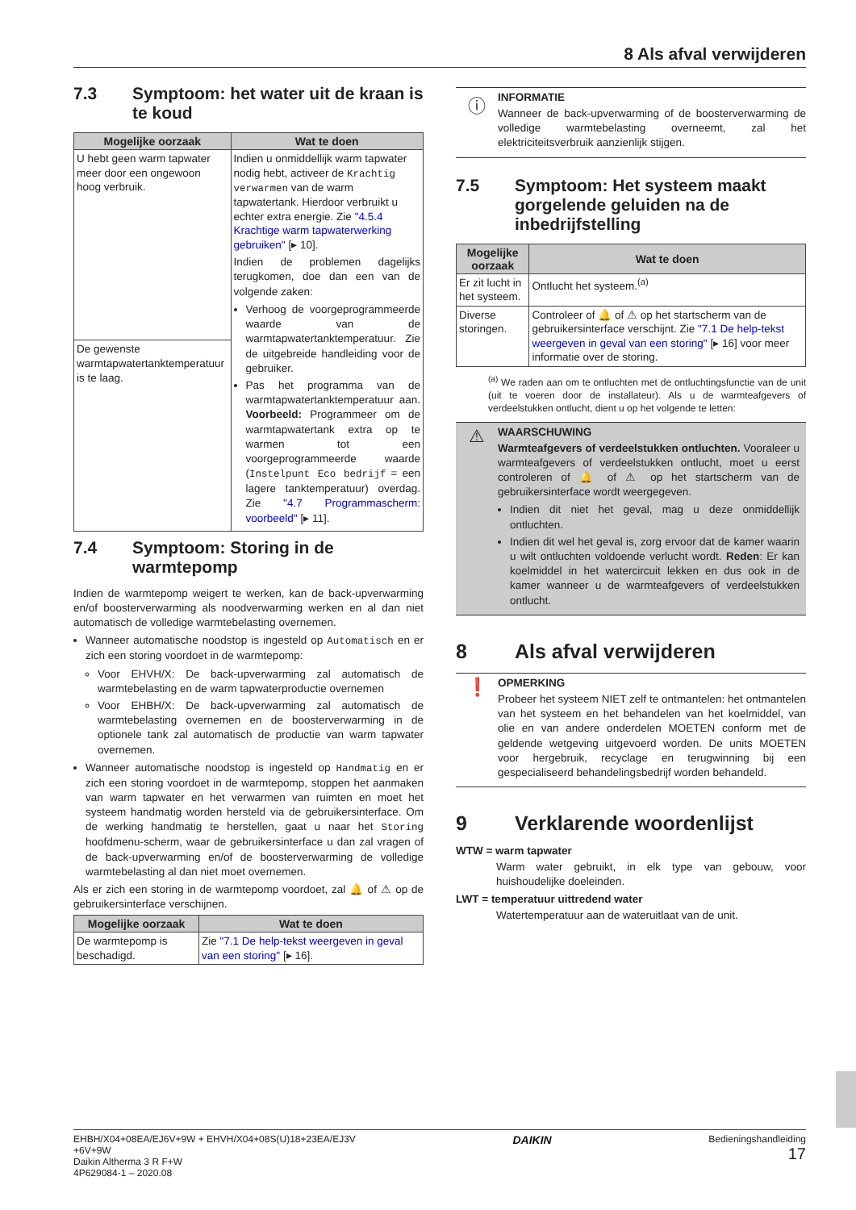8 Als afval verwijderen
7.3 Symptoom: het water uit de kraan is te koud
| Mogelijke oorzaak | Wat te doen |
| --- | --- |
| U hebt geen warm tapwater meer door een ongewoon hoog verbruik. | Indien u onmiddellijk warm tapwater nodig hebt, activeer de Krachtig verwarmen van de warm tapwatertank. Hierdoor verbruikt u echter extra energie. Zie "4.5.4 Krachtige warm tapwaterwerking gebruiken" [▸ 10]. Indien de problemen dagelijks terugkomen, doe dan een van de volgende zaken: Verhoog de voorgeprogrammeerde waarde van de warmtapwatertanktemperatuur. Zie de uitgebreide handleiding voor de gebruiker. Pas het programma van de warmtapwatertanktemperatuur aan. Voorbeeld: Programmeer om de warmtapwatertank extra op te warmen tot een voorgeprogrammeerde waarde ( Instelpunt Eco bedrijf = een lagere tanktemperatuur) overdag. Zie "4.7 Programmascherm: voorbeeld" [▸ 11]. |
| De gewenste warmtapwatertanktemperatuur is te laag. | |
7.4 Symptoom: Storing in de warmtepomp
Indien de warmtepomp weigert te werken, kan de back-upverwarming en/of boosterverwarming als noodverwarming werken en al dan niet automatisch de volledige warmtebelasting overnemen.
Wanneer automatische noodstop is ingesteld op Automatisch en er zich een storing voordoet in de warmtepomp:
Voor EHVH/X: De back-upverwarming zal automatisch de warmtebelasting en de warm tapwaterproductie overnemen
Voor EHBH/X: De back-upverwarming zal automatisch de warmtebelasting overnemen en de boosterverwarming in de optionele tank zal automatisch de productie van warm tapwater overnemen.
Wanneer automatische noodstop is ingesteld op Handmatig en er zich een storing voordoet in de warmtepomp, stoppen het aanmaken van warm tapwater en het verwarmen van ruimten en moet het systeem handmatig worden hersteld via de gebruikersinterface. Om de werking handmatig te herstellen, gaat u naar het Storing hoofdmenu-scherm, waar de gebruikersinterface u dan zal vragen of de back-upverwarming en/of de boosterverwarming de volledige warmtebelasting al dan niet moet overnemen.
Als er zich een storing in de warmtepomp voordoet, zal 🔔 of ⚠ op de gebruikersinterface verschijnen.
| Mogelijke oorzaak | Wat te doen |
| --- | --- |
| De warmtepomp is beschadigd. | Zie "7.1 De help-tekst weergeven in geval van een storing" [▸ 16]. |
ⓘ
INFORMATIE
Wanneer de back-upverwarming of de boosterverwarming de volledige warmtebelasting overneemt, zal het elektriciteitsverbruik aanzienlijk stijgen.
7.5 Symptoom: Het systeem maakt gorgelende geluiden na de inbedrijfstelling
| Mogelijke oorzaak | Wat te doen |
| --- | --- |
| Er zit lucht in het systeem. | Ontlucht het systeem.<sup>(a)</sup> |
| Diverse storingen. | Controleer of 🔔 of ⚠ op het startscherm van de gebruikersinterface verschijnt. Zie "7.1 De help-tekst weergeven in geval van een storing" [▸ 16] voor meer informatie over de storing. |
<sup>(a)</sup> We raden aan om te ontluchten met de ontluchtingsfunctie van de unit (uit te voeren door de installateur). Als u de warmteafgevers of verdeelstukken ontlucht, dient u op het volgende te letten:
⚠
WAARSCHUWING
Warmteafgevers of verdeelstukken ontluchten. Vooraleer u warmteafgevers of verdeelstukken ontlucht, moet u eerst controleren of 🔔 of ⚠ op het startscherm van de gebruikersinterface wordt weergegeven.
Indien dit niet het geval, mag u deze onmiddellijk ontluchten.
Indien dit wel het geval is, zorg ervoor dat de kamer waarin u wilt ontluchten voldoende verlucht wordt. Reden: Er kan koelmiddel in het watercircuit lekken en dus ook in de kamer wanneer u de warmteafgevers of verdeelstukken ontlucht.
8 Als afval verwijderen
❗
OPMERKING
Probeer het systeem NIET zelf te ontmantelen: het ontmantelen van het systeem en het behandelen van het koelmiddel, van olie en van andere onderdelen MOETEN conform met de geldende wetgeving uitgevoerd worden. De units MOETEN voor hergebruik, recyclage en terugwinning bij een gespecialiseerd behandelingsbedrijf worden behandeld.
9 Verklarende woordenlijst
WTW = warm tapwater
Warm water gebruikt, in elk type van gebouw, voor huishoudelijke doeleinden.
LWT = temperatuur uittredend water
Watertemperatuur aan de wateruitlaat van de unit.
EHBH/X04+08EA/EJ6V+9W + EHVH/X04+08S(U)18+23EA/EJ3V
+6V+9W
Daikin Altherma 3 R F+W
4P629084-1 – 2020.08
DAIKIN
Bedieningshandleiding
17